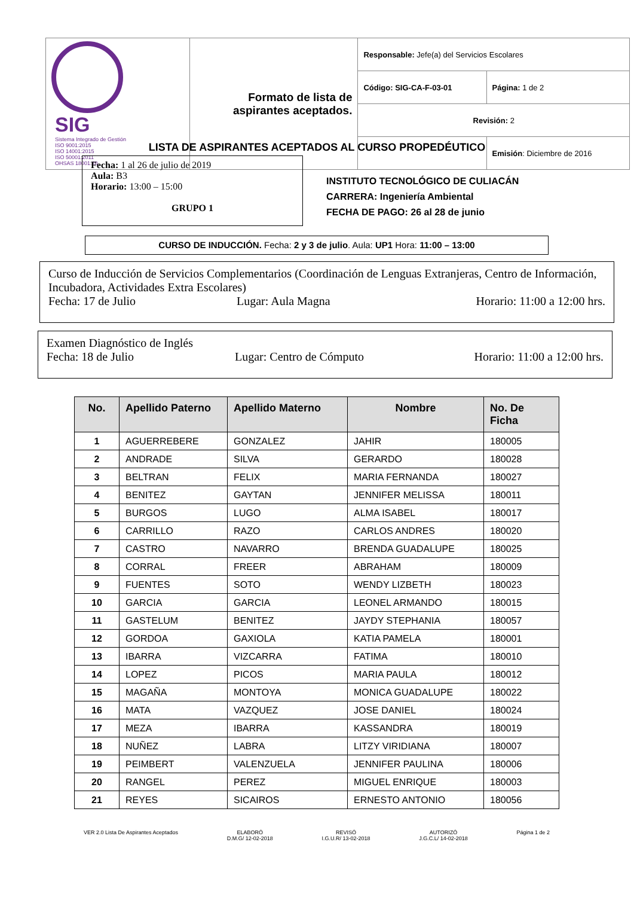| SIG Sistema Integrado de Gestión ISO 9001:2015 ISO 14001:2015 ISO 50001:2011 OHSAS 18001:20 | Formato de lista de aspirantes aceptados. | Responsable: Jefe(a) del Servicios Escolares | |
| | | Código: SIG-CA-F-03-01 | Página: 1 de 2 |
| | | Revisión: 2 | |
| | | | Emisión : Diciembre de 2016 |
LISTA DE ASPIRANTES ACEPTADOS AL CURSO PROPEDÉUTICO
Fecha: 1 al 26 de julio de 2019
Aula: B3
Horario: 13:00 – 15:00
GRUPO 1
INSTITUTO TECNOLÓGICO DE CULIACÁN
CARRERA: Ingeniería Ambiental
FECHA DE PAGO: 26 al 28 de junio
CURSO DE INDUCCIÓN. Fecha: 2 y 3 de julio. Aula: UP1 Hora: 11:00 – 13:00
Curso de Inducción de Servicios Complementarios (Coordinación de Lenguas Extranjeras, Centro de Información, Incubadora, Actividades Extra Escolares)
Fecha: 17 de Julio Lugar: Aula Magna Horario: 11:00 a 12:00 hrs.
Examen Diagnóstico de Inglés
Fecha: 18 de Julio Lugar: Centro de Cómputo Horario: 11:00 a 12:00 hrs.
| No. | Apellido Paterno | Apellido Materno | Nombre | No. De Ficha |
| --- | --- | --- | --- | --- |
| 1 | AGUERREBERE | GONZALEZ | JAHIR | 180005 |
| 2 | ANDRADE | SILVA | GERARDO | 180028 |
| 3 | BELTRAN | FELIX | MARIA FERNANDA | 180027 |
| 4 | BENITEZ | GAYTAN | JENNIFER MELISSA | 180011 |
| 5 | BURGOS | LUGO | ALMA ISABEL | 180017 |
| 6 | CARRILLO | RAZO | CARLOS ANDRES | 180020 |
| 7 | CASTRO | NAVARRO | BRENDA GUADALUPE | 180025 |
| 8 | CORRAL | FREER | ABRAHAM | 180009 |
| 9 | FUENTES | SOTO | WENDY LIZBETH | 180023 |
| 10 | GARCIA | GARCIA | LEONEL ARMANDO | 180015 |
| 11 | GASTELUM | BENITEZ | JAYDY STEPHANIA | 180057 |
| 12 | GORDOA | GAXIOLA | KATIA PAMELA | 180001 |
| 13 | IBARRA | VIZCARRA | FATIMA | 180010 |
| 14 | LOPEZ | PICOS | MARIA PAULA | 180012 |
| 15 | MAGAÑA | MONTOYA | MONICA GUADALUPE | 180022 |
| 16 | MATA | VAZQUEZ | JOSE DANIEL | 180024 |
| 17 | MEZA | IBARRA | KASSANDRA | 180019 |
| 18 | NUÑEZ | LABRA | LITZY VIRIDIANA | 180007 |
| 19 | PEIMBERT | VALENZUELA | JENNIFER PAULINA | 180006 |
| 20 | RANGEL | PEREZ | MIGUEL ENRIQUE | 180003 |
| 21 | REYES | SICAIROS | ERNESTO ANTONIO | 180056 |
VER 2.0 Lista De Aspirantes Aceptados ELABORÓ
D.M.G/ 12-02-2018 REVISÓ
I.G.U.R/ 13-02-2018 AUTORIZÓ
J.G.C.L/ 14-02-2018 Página 1 de 2